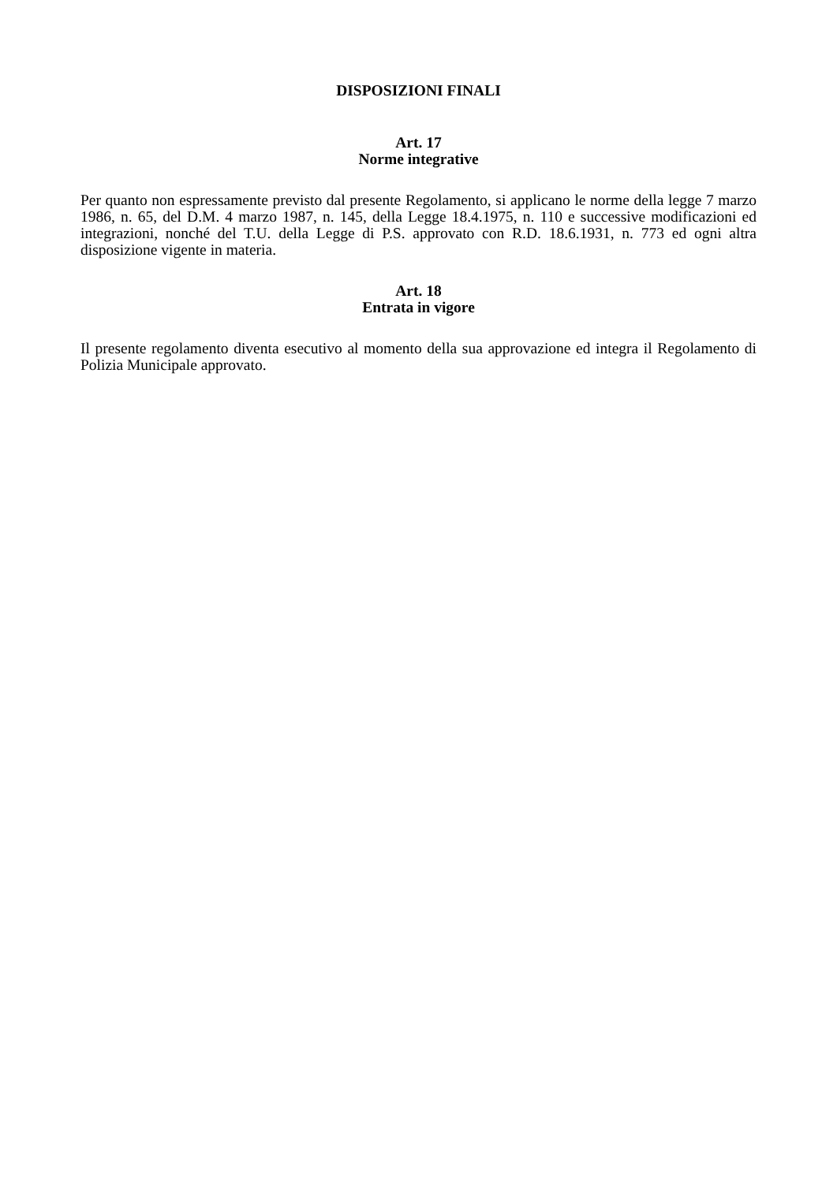DISPOSIZIONI FINALI
Art. 17
Norme integrative
Per quanto non espressamente previsto dal presente Regolamento, si applicano le norme della legge 7 marzo 1986, n. 65, del D.M. 4 marzo 1987, n. 145, della Legge 18.4.1975, n. 110 e successive modificazioni ed integrazioni, nonché del T.U. della Legge di P.S. approvato con R.D. 18.6.1931, n. 773 ed ogni altra disposizione vigente in materia.
Art. 18
Entrata in vigore
Il presente regolamento diventa esecutivo al momento della sua approvazione ed integra il Regolamento di Polizia Municipale approvato.